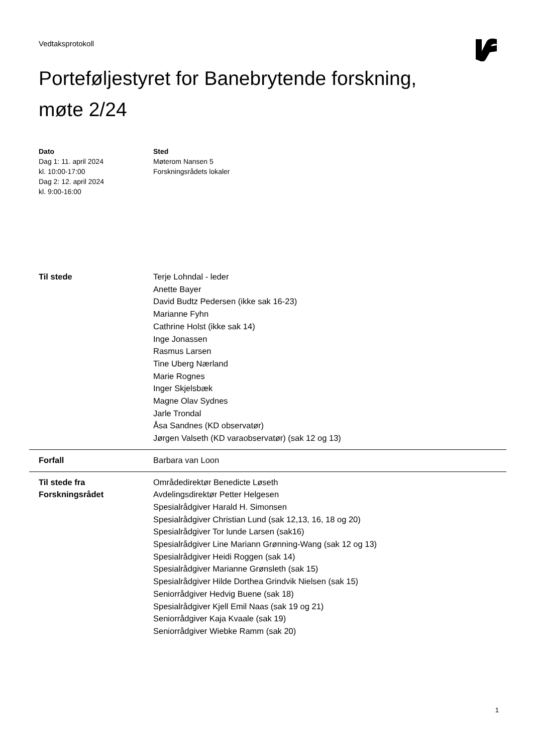Vedtaksprotokoll
Porteføljestyret for Banebrytende forskning,
møte 2/24
Dato
Dag 1: 11. april 2024
kl. 10:00-17:00
Dag 2: 12. april 2024
kl. 9:00-16:00
Sted
Møterom Nansen 5
Forskningsrådets lokaler
| Til stede | Terje Lohndal - leder Anette Bayer David Budtz Pedersen (ikke sak 16-23) Marianne Fyhn Cathrine Holst (ikke sak 14) Inge Jonassen Rasmus Larsen Tine Uberg Nærland Marie Rognes Inger Skjelsbæk Magne Olav Sydnes Jarle Trondal Åsa Sandnes (KD observatør) Jørgen Valseth (KD varaobservatør) (sak 12 og 13) |
| Forfall | Barbara van Loon |
| Til stede fra Forskningsrådet | Områdedirektør Benedicte Løseth Avdelingsdirektør Petter Helgesen Spesialrådgiver Harald H. Simonsen Spesialrådgiver Christian Lund (sak 12,13, 16, 18 og 20) Spesialrådgiver Tor lunde Larsen (sak16) Spesialrådgiver Line Mariann Grønning-Wang (sak 12 og 13) Spesialrådgiver Heidi Roggen (sak 14) Spesialrådgiver Marianne Grønsleth (sak 15) Spesialrådgiver Hilde Dorthea Grindvik Nielsen (sak 15) Seniorrådgiver Hedvig Buene (sak 18) Spesialrådgiver Kjell Emil Naas (sak 19 og 21) Seniorrådgiver Kaja Kvaale (sak 19) Seniorrådgiver Wiebke Ramm (sak 20) |
1